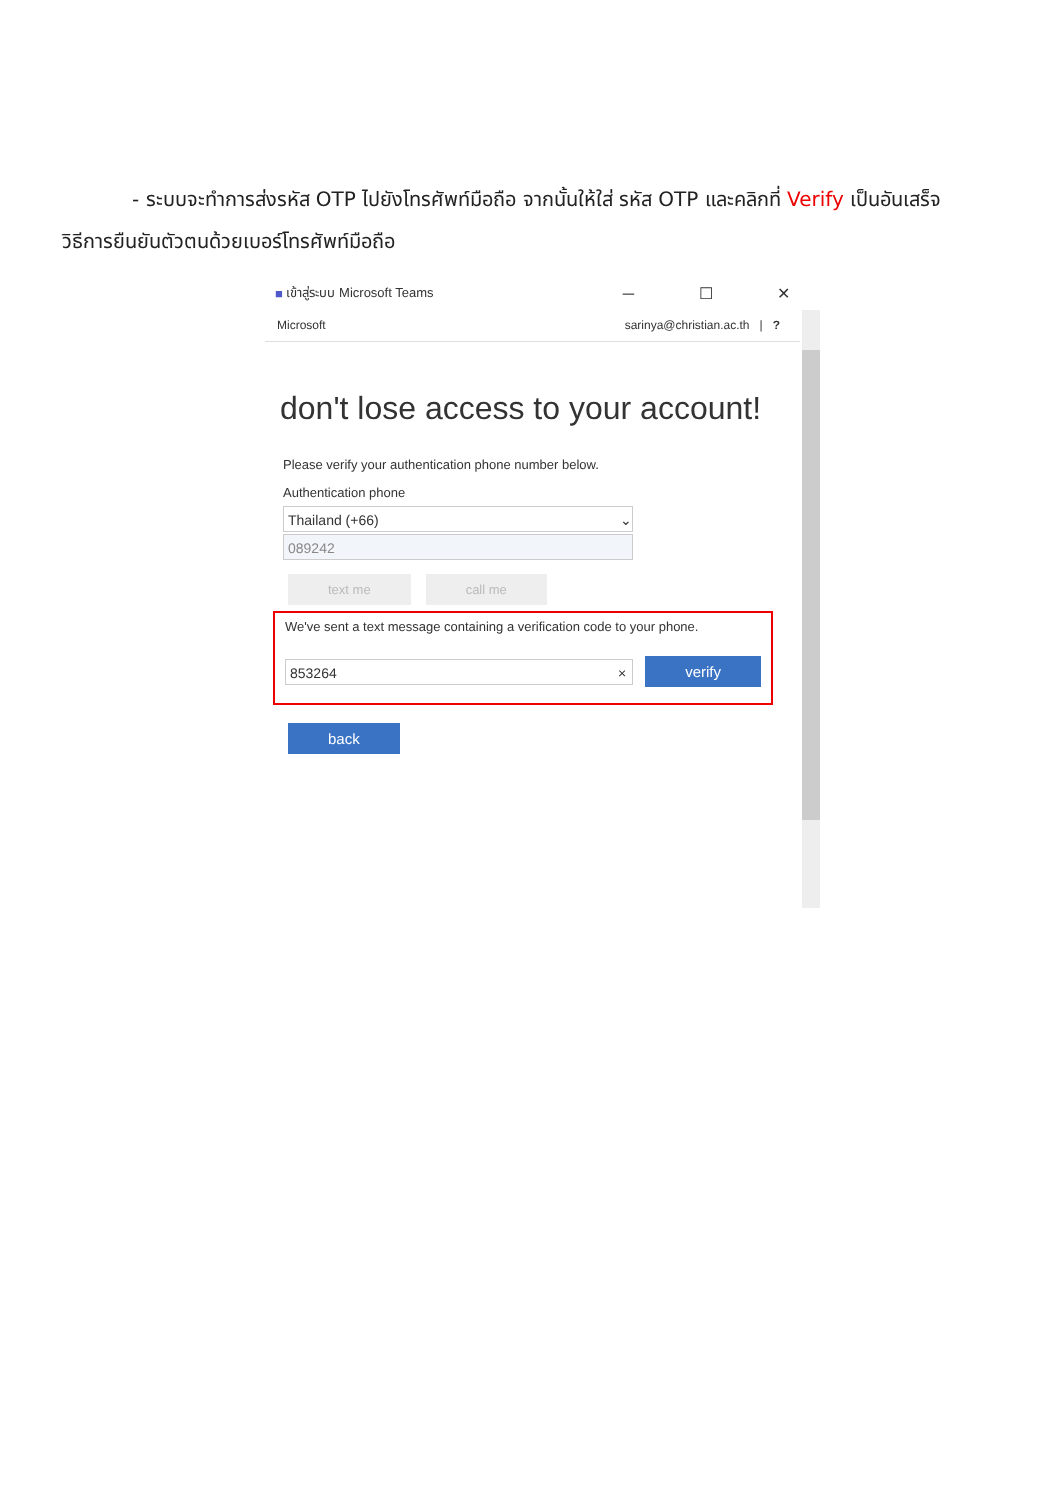- ระบบจะทำการส่งรหัส OTP ไปยังโทรศัพท์มือถือ จากนั้นให้ใส่ รหัส OTP และคลิกที่ Verify เป็นอันเสร็จ
วิธีการยืนยันตัวตนด้วยเบอร์โทรศัพท์มือถือ
■ เข้าสู่ระบบ Microsoft Teams ─ ☐ ✕
Microsoft sarinya@christian.ac.th | ?
don't lose access to your account!
Please verify your authentication phone number below.
Authentication phone
Thailand (+66) ⌄
089242
text me call me
We've sent a text message containing a verification code to your phone.
853264 ×
verify
back